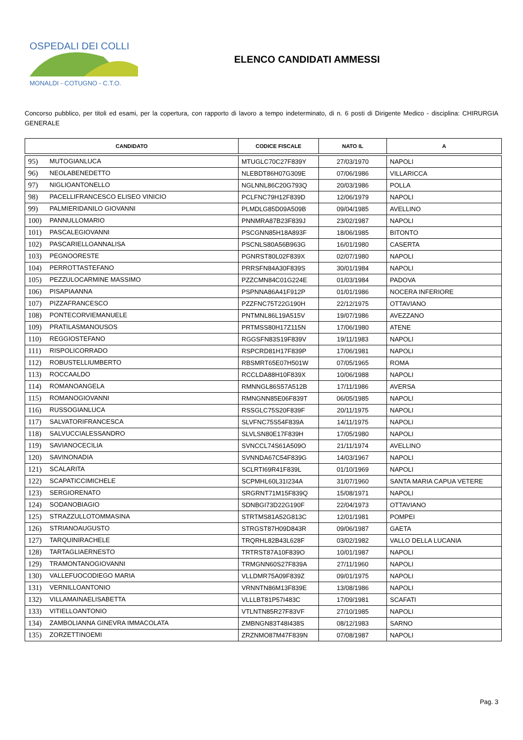OSPEDALI DEI COLLI
MONALDI - COTUGNO - C.T.O.
ELENCO CANDIDATI AMMESSI
Concorso pubblico, per titoli ed esami, per la copertura, con rapporto di lavoro a tempo indeterminato, di n. 6 posti di Dirigente Medico - disciplina: CHIRURGIA GENERALE
| CANDIDATO | CODICE FISCALE | NATO IL | A |
| --- | --- | --- | --- |
| 95) MUTOGIANLUCA | MTUGLC70C27F839Y | 27/03/1970 | NAPOLI |
| 96) NEOLABENEDETTO | NLEBDT86H07G309E | 07/06/1986 | VILLARICCA |
| 97) NIGLIOANTONELLO | NGLNNL86C20G793Q | 20/03/1986 | POLLA |
| 98) PACELLIFRANCESCO ELISEO VINICIO | PCLFNC79H12F839D | 12/06/1979 | NAPOLI |
| 99) PALMIERIDANILO GIOVANNI | PLMDLG85D09A509B | 09/04/1985 | AVELLINO |
| 100) PANNULLOMARIO | PNNMRA87B23F839J | 23/02/1987 | NAPOLI |
| 101) PASCALEGIOVANNI | PSCGNN85H18A893F | 18/06/1985 | BITONTO |
| 102) PASCARIELLOANNALISA | PSCNLS80A56B963G | 16/01/1980 | CASERTA |
| 103) PEGNOORESTE | PGNRST80L02F839X | 02/07/1980 | NAPOLI |
| 104) PERROTTASTEFANO | PRRSFN84A30F839S | 30/01/1984 | NAPOLI |
| 105) PEZZULOCARMINE MASSIMO | PZZCMN84C01G224E | 01/03/1984 | PADOVA |
| 106) PISAPIAANNA | PSPNNA86A41F912P | 01/01/1986 | NOCERA INFERIORE |
| 107) PIZZAFRANCESCO | PZZFNC75T22G190H | 22/12/1975 | OTTAVIANO |
| 108) PONTECORVIEMANUELE | PNTMNL86L19A515V | 19/07/1986 | AVEZZANO |
| 109) PRATILASMANOUSOS | PRTMSS80H17Z115N | 17/06/1980 | ATENE |
| 110) REGGIOSTEFANO | RGGSFN83S19F839V | 19/11/1983 | NAPOLI |
| 111) RISPOLICORRADO | RSPCRD81H17F839P | 17/06/1981 | NAPOLI |
| 112) ROBUSTELLIUMBERTO | RBSMRT65E07H501W | 07/05/1965 | ROMA |
| 113) ROCCAALDO | RCCLDA88H10F839X | 10/06/1988 | NAPOLI |
| 114) ROMANOANGELA | RMNNGL86S57A512B | 17/11/1986 | AVERSA |
| 115) ROMANOGIOVANNI | RMNGNN85E06F839T | 06/05/1985 | NAPOLI |
| 116) RUSSOGIANLUCA | RSSGLC75S20F839F | 20/11/1975 | NAPOLI |
| 117) SALVATORIFRANCESCA | SLVFNC75S54F839A | 14/11/1975 | NAPOLI |
| 118) SALVUCCIALESSANDRO | SLVLSN80E17F839H | 17/05/1980 | NAPOLI |
| 119) SAVIANOCECILIA | SVNCCL74S61A509O | 21/11/1974 | AVELLINO |
| 120) SAVINONADIA | SVNNDA67C54F839G | 14/03/1967 | NAPOLI |
| 121) SCALARITA | SCLRTI69R41F839L | 01/10/1969 | NAPOLI |
| 122) SCAPATICCIMICHELE | SCPMHL60L31I234A | 31/07/1960 | SANTA MARIA CAPUA VETERE |
| 123) SERGIORENATO | SRGRNT71M15F839Q | 15/08/1971 | NAPOLI |
| 124) SODANOBIAGIO | SDNBGI73D22G190F | 22/04/1973 | OTTAVIANO |
| 125) STRAZZULLOTOMMASINA | STRTMS81A52G813C | 12/01/1981 | POMPEI |
| 126) STRIANOAUGUSTO | STRGST87H09D843R | 09/06/1987 | GAETA |
| 127) TARQUINIRACHELE | TRQRHL82B43L628F | 03/02/1982 | VALLO DELLA LUCANIA |
| 128) TARTAGLIAERNESTO | TRTRST87A10F839O | 10/01/1987 | NAPOLI |
| 129) TRAMONTANOGIOVANNI | TRMGNN60S27F839A | 27/11/1960 | NAPOLI |
| 130) VALLEFUOCODIEGO MARIA | VLLDMR75A09F839Z | 09/01/1975 | NAPOLI |
| 131) VERNILLOANTONIO | VRNNTN86M13F839E | 13/08/1986 | NAPOLI |
| 132) VILLAMAINAELISABETTA | VLLLBT81P57I483C | 17/09/1981 | SCAFATI |
| 133) VITIELLOANTONIO | VTLNTN85R27F83VF | 27/10/1985 | NAPOLI |
| 134) ZAMBOLIANNA GINEVRA IMMACOLATA | ZMBNGN83T48I438S | 08/12/1983 | SARNO |
| 135) ZORZETTINOEMI | ZRZNMO87M47F839N | 07/08/1987 | NAPOLI |
Pag. 3